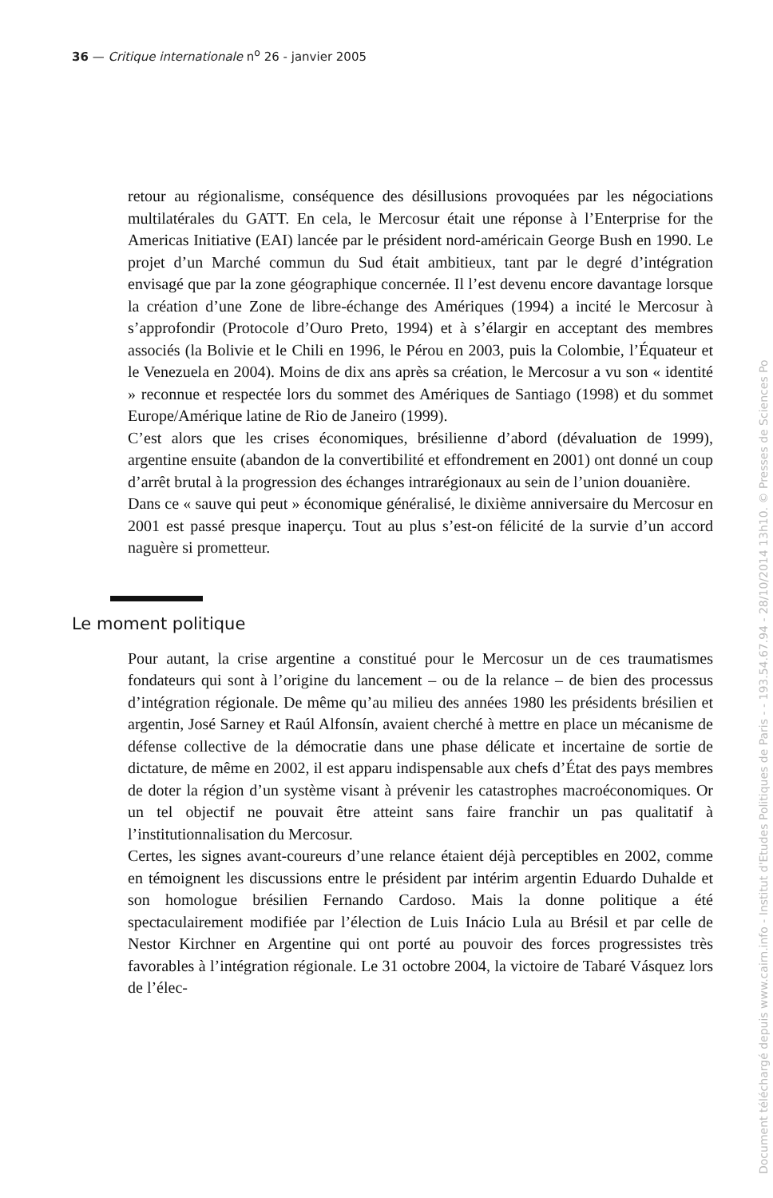36 — Critique internationale n<sup>o</sup> 26 - janvier 2005
retour au régionalisme, conséquence des désillusions provoquées par les négociations multilatérales du GATT. En cela, le Mercosur était une réponse à l’Enterprise for the Americas Initiative (EAI) lancée par le président nord-américain George Bush en 1990. Le projet d’un Marché commun du Sud était ambitieux, tant par le degré d’intégration envisagé que par la zone géographique concernée. Il l’est devenu encore davantage lorsque la création d’une Zone de libre-échange des Amériques (1994) a incité le Mercosur à s’approfondir (Protocole d’Ouro Preto, 1994) et à s’élargir en acceptant des membres associés (la Bolivie et le Chili en 1996, le Pérou en 2003, puis la Colombie, l’Équateur et le Venezuela en 2004). Moins de dix ans après sa création, le Mercosur a vu son « identité » reconnue et respectée lors du sommet des Amériques de Santiago (1998) et du sommet Europe/Amérique latine de Rio de Janeiro (1999).
C’est alors que les crises économiques, brésilienne d’abord (dévaluation de 1999), argentine ensuite (abandon de la convertibilité et effondrement en 2001) ont donné un coup d’arrêt brutal à la progression des échanges intrarégionaux au sein de l’union douanière.
Dans ce « sauve qui peut » économique généralisé, le dixième anniversaire du Mercosur en 2001 est passé presque inaperçu. Tout au plus s’est-on félicité de la survie d’un accord naguère si prometteur.
Le moment politique
Pour autant, la crise argentine a constitué pour le Mercosur un de ces traumatismes fondateurs qui sont à l’origine du lancement – ou de la relance – de bien des processus d’intégration régionale. De même qu’au milieu des années 1980 les présidents brésilien et argentin, José Sarney et Raúl Alfonsín, avaient cherché à mettre en place un mécanisme de défense collective de la démocratie dans une phase délicate et incertaine de sortie de dictature, de même en 2002, il est apparu indispensable aux chefs d’État des pays membres de doter la région d’un système visant à prévenir les catastrophes macroéconomiques. Or un tel objectif ne pouvait être atteint sans faire franchir un pas qualitatif à l’institutionnalisation du Mercosur.
Certes, les signes avant-coureurs d’une relance étaient déjà perceptibles en 2002, comme en témoignent les discussions entre le président par intérim argentin Eduardo Duhalde et son homologue brésilien Fernando Cardoso. Mais la donne politique a été spectaculairement modifiée par l’élection de Luis Inácio Lula au Brésil et par celle de Nestor Kirchner en Argentine qui ont porté au pouvoir des forces progressistes très favorables à l’intégration régionale. Le 31 octobre 2004, la victoire de Tabaré Vásquez lors de l’élec-
Document téléchargé depuis www.cairn.info - Institut d'Etudes Politiques de Paris - - 193.54.67.94 - 28/10/2014 13h10. © Presses de Sciences Po